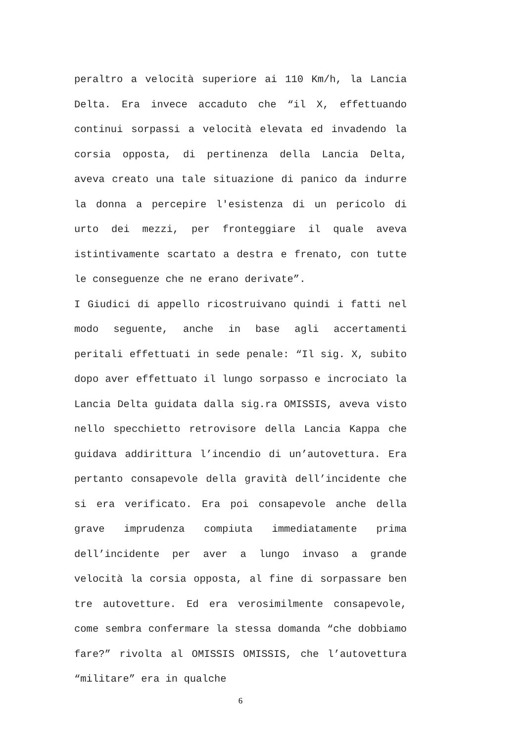peraltro a velocità superiore ai 110 Km/h, la Lancia Delta. Era invece accaduto che “il X, effettuando continui sorpassi a velocità elevata ed invadendo la corsia opposta, di pertinenza della Lancia Delta, aveva creato una tale situazione di panico da indurre la donna a percepire l'esistenza di un pericolo di urto dei mezzi, per fronteggiare il quale aveva istintivamente scartato a destra e frenato, con tutte le conseguenze che ne erano derivate”.
I Giudici di appello ricostruivano quindi i fatti nel modo seguente, anche in base agli accertamenti peritali effettuati in sede penale: “Il sig. X, subito dopo aver effettuato il lungo sorpasso e incrociato la Lancia Delta guidata dalla sig.ra OMISSIS, aveva visto nello specchietto retrovisore della Lancia Kappa che guidava addirittura l’incendio di un’autovettura. Era pertanto consapevole della gravità dell’incidente che si era verificato. Era poi consapevole anche della grave imprudenza compiuta immediatamente prima dell’incidente per aver a lungo invaso a grande velocità la corsia opposta, al fine di sorpassare ben tre autovetture. Ed era verosimilmente consapevole, come sembra confermare la stessa domanda “che dobbiamo fare?” rivolta al OMISSIS OMISSIS, che l’autovettura “militare” era in qualche
6